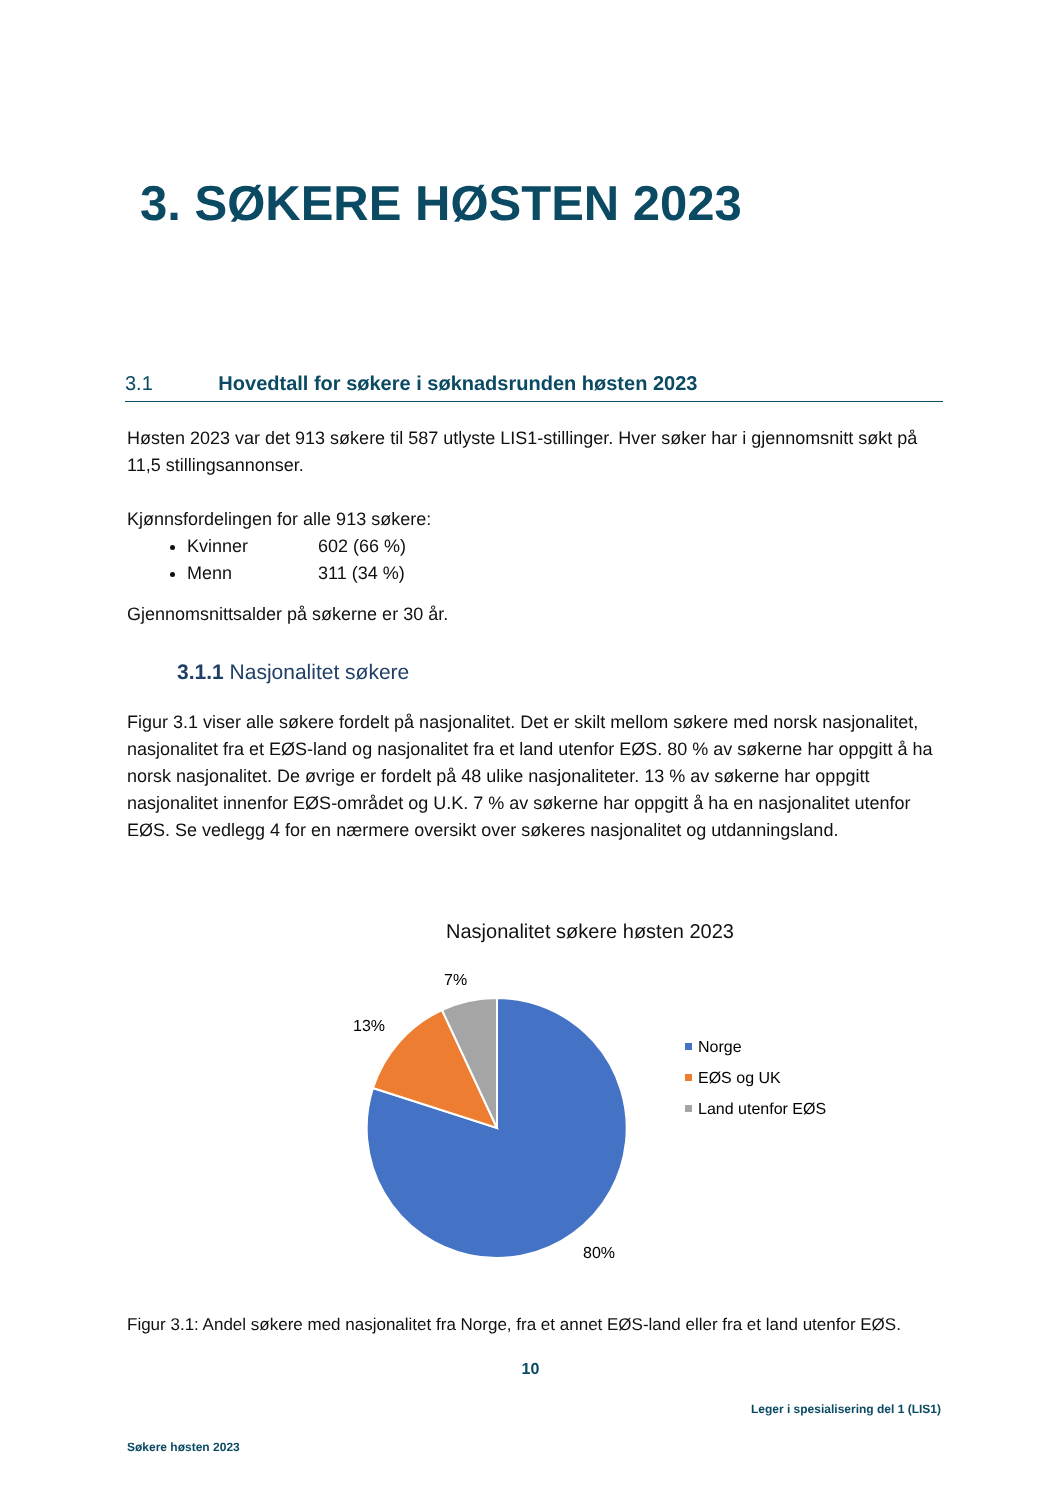3. SØKERE HØSTEN 2023
3.1 Hovedtall for søkere i søknadsrunden høsten 2023
Høsten 2023 var det 913 søkere til 587 utlyste LIS1-stillinger. Hver søker har i gjennomsnitt søkt på 11,5 stillingsannonser.
Kjønnsfordelingen for alle 913 søkere:
Kvinner 602 (66 %)
Menn 311 (34 %)
Gjennomsnittsalder på søkerne er 30 år.
3.1.1 Nasjonalitet søkere
Figur 3.1 viser alle søkere fordelt på nasjonalitet. Det er skilt mellom søkere med norsk nasjonalitet, nasjonalitet fra et EØS-land og nasjonalitet fra et land utenfor EØS. 80 % av søkerne har oppgitt å ha norsk nasjonalitet. De øvrige er fordelt på 48 ulike nasjonaliteter. 13 % av søkerne har oppgitt nasjonalitet innenfor EØS-området og U.K. 7 % av søkerne har oppgitt å ha en nasjonalitet utenfor EØS. Se vedlegg 4 for en nærmere oversikt over søkeres nasjonalitet og utdanningsland.
Nasjonalitet søkere høsten 2023
7%
13%
80%
Norge
EØS og UK
Land utenfor EØS
Figur 3.1: Andel søkere med nasjonalitet fra Norge, fra et annet EØS-land eller fra et land utenfor EØS.
10
Leger i spesialisering del 1 (LIS1)
Søkere høsten 2023